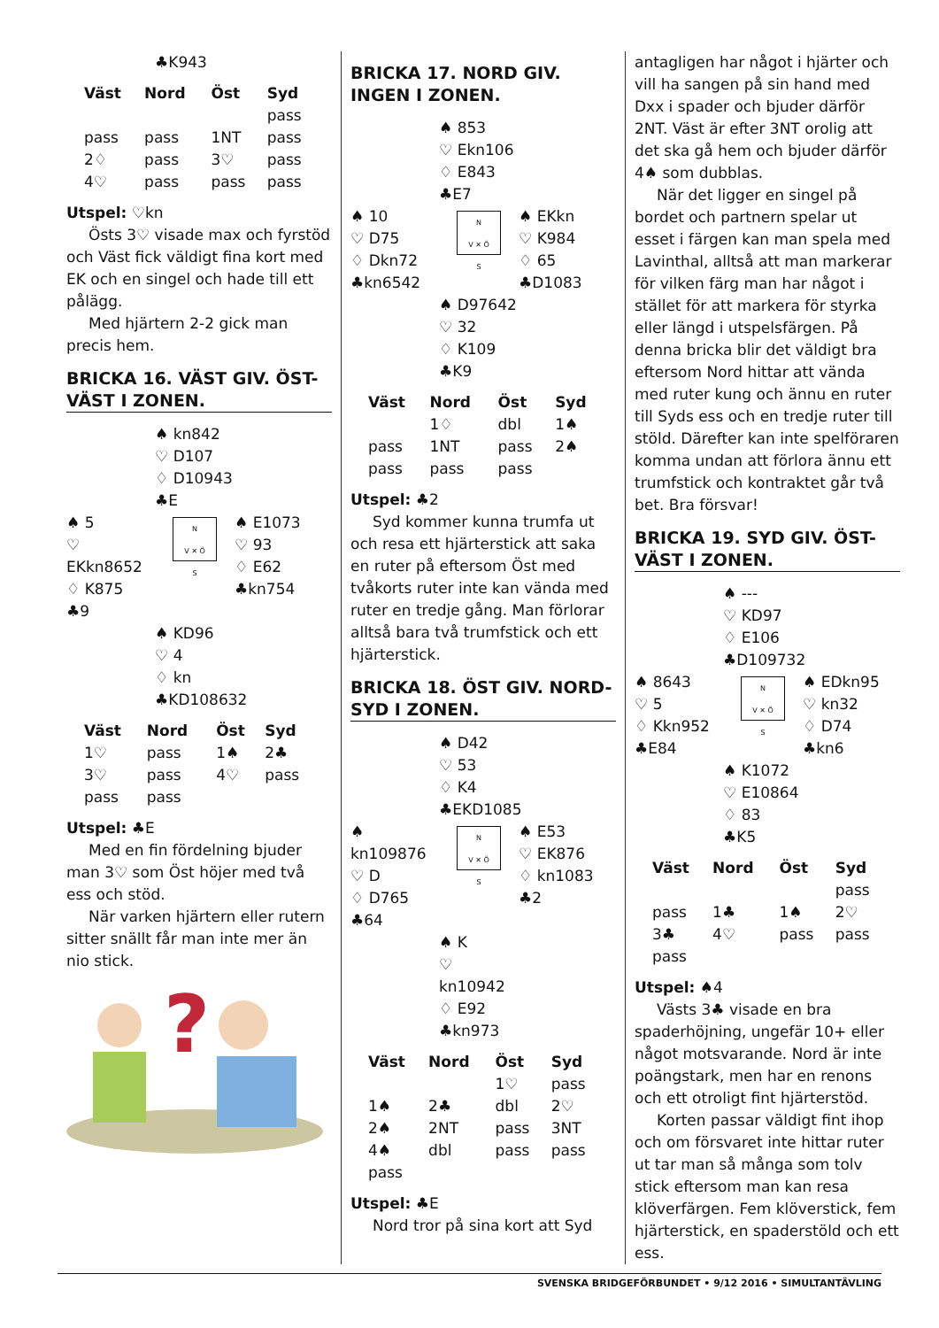♣K943
| Väst | Nord | Öst | Syd |
| --- | --- | --- | --- |
| | | | pass |
| pass | pass | 1NT | pass |
| 2♢ | pass | 3♡ | pass |
| 4♡ | pass | pass | pass |
Utspel: ♡kn
Östs 3♡ visade max och fyrstöd och Väst fick väldigt fina kort med EK och en singel och hade till ett pålägg.
Med hjärtern 2-2 gick man precis hem.
BRICKA 16. VÄST GIV. ÖST-VÄST I ZONEN.
♠ kn842
♡ D107
♢ D10943
♣E
♠ 5
♡ EKkn8652
♢ K875
♣9
N
V ✕ Ö
S
♠ E1073
♡ 93
♢ E62
♣kn754
♠ KD96
♡ 4
♢ kn
♣KD108632
| Väst | Nord | Öst | Syd |
| --- | --- | --- | --- |
| 1♡ | pass | 1♠ | 2♣ |
| 3♡ | pass | 4♡ | pass |
| pass | pass | | |
Utspel: ♣E
Med en fin fördelning bjuder man 3♡ som Öst höjer med två ess och stöd.
När varken hjärtern eller rutern sitter snällt får man inte mer än nio stick.
?
BRICKA 17. NORD GIV. INGEN I ZONEN.
♠ 853
♡ Ekn106
♢ E843
♣E7
♠ 10
♡ D75
♢ Dkn72
♣kn6542
N
V ✕ Ö
S
♠ EKkn
♡ K984
♢ 65
♣D1083
♠ D97642
♡ 32
♢ K109
♣K9
| Väst | Nord | Öst | Syd |
| --- | --- | --- | --- |
| | 1♢ | dbl | 1♠ |
| pass | 1NT | pass | 2♠ |
| pass | pass | pass | |
Utspel: ♣2
Syd kommer kunna trumfa ut och resa ett hjärterstick att saka en ruter på eftersom Öst med tvåkorts ruter inte kan vända med ruter en tredje gång. Man förlorar alltså bara två trumfstick och ett hjärterstick.
BRICKA 18. ÖST GIV. NORD-SYD I ZONEN.
♠ D42
♡ 53
♢ K4
♣EKD1085
♠ kn109876
♡ D
♢ D765
♣64
N
V ✕ Ö
S
♠ E53
♡ EK876
♢ kn1083
♣2
♠ K
♡ kn10942
♢ E92
♣kn973
| Väst | Nord | Öst | Syd |
| --- | --- | --- | --- |
| | | 1♡ | pass |
| 1♠ | 2♣ | dbl | 2♡ |
| 2♠ | 2NT | pass | 3NT |
| 4♠ | dbl | pass | pass |
| pass | | | |
Utspel: ♣E
Nord tror på sina kort att Syd
antagligen har något i hjärter och vill ha sangen på sin hand med Dxx i spader och bjuder därför 2NT. Väst är efter 3NT orolig att det ska gå hem och bjuder därför 4♠ som dubblas.
När det ligger en singel på bordet och partnern spelar ut esset i färgen kan man spela med Lavinthal, alltså att man markerar för vilken färg man har något i stället för att markera för styrka eller längd i utspelsfärgen. På denna bricka blir det väldigt bra eftersom Nord hittar att vända med ruter kung och ännu en ruter till Syds ess och en tredje ruter till stöld. Därefter kan inte spelföraren komma undan att förlora ännu ett trumfstick och kontraktet går två bet. Bra försvar!
BRICKA 19. SYD GIV. ÖST-VÄST I ZONEN.
♠ ---
♡ KD97
♢ E106
♣D109732
♠ 8643
♡ 5
♢ Kkn952
♣E84
N
V ✕ Ö
S
♠ EDkn95
♡ kn32
♢ D74
♣kn6
♠ K1072
♡ E10864
♢ 83
♣K5
| Väst | Nord | Öst | Syd |
| --- | --- | --- | --- |
| | | | pass |
| pass | 1♣ | 1♠ | 2♡ |
| 3♣ | 4♡ | pass | pass |
| pass | | | |
Utspel: ♠4
Västs 3♣ visade en bra spaderhöjning, ungefär 10+ eller något motsvarande. Nord är inte poängstark, men har en renons och ett otroligt fint hjärterstöd.
Korten passar väldigt fint ihop och om försvaret inte hittar ruter ut tar man så många som tolv stick eftersom man kan resa klöverfärgen. Fem klöverstick, fem hjärterstick, en spaderstöld och ett ess.
SVENSKA BRIDGEFÖRBUNDET • 9/12 2016 • SIMULTANTÄVLING